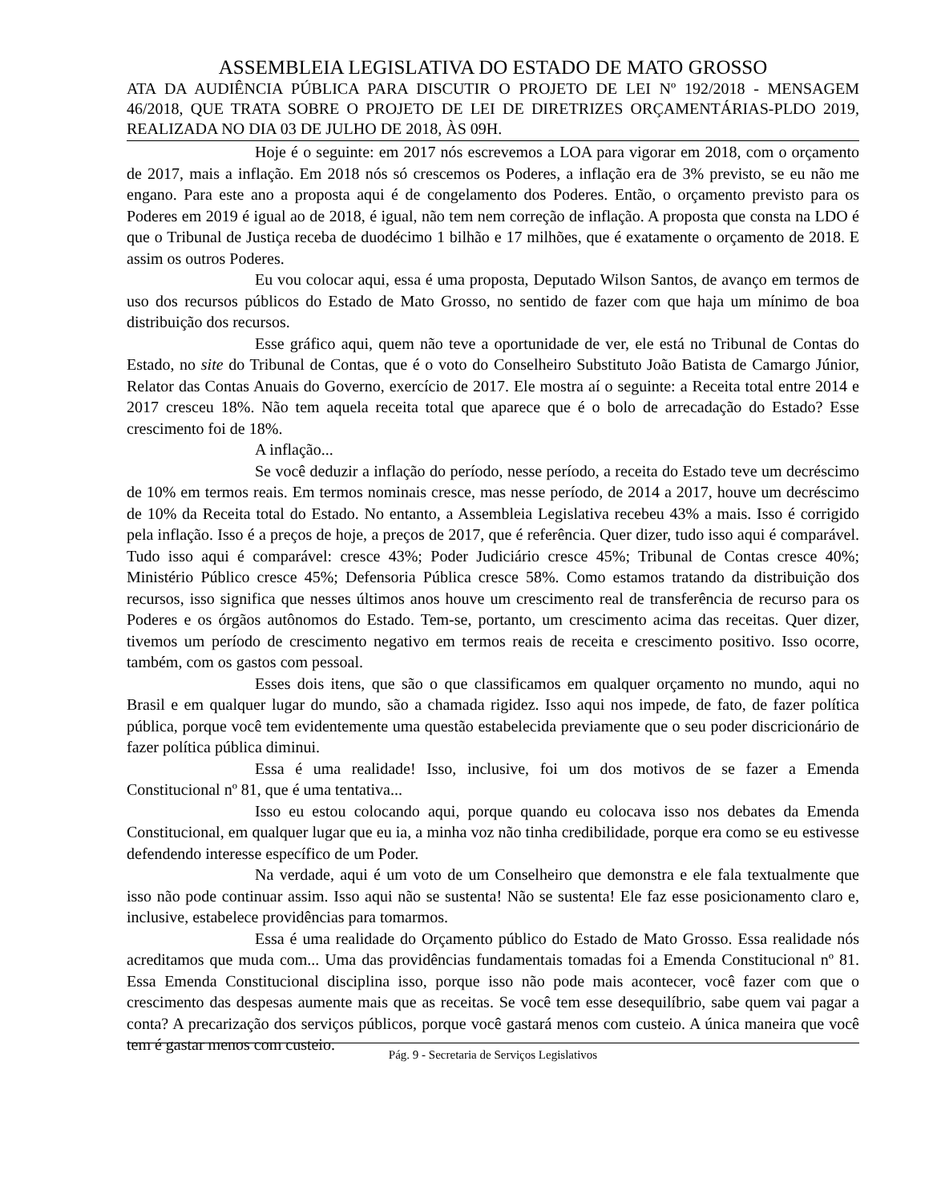ASSEMBLEIA LEGISLATIVA DO ESTADO DE MATO GROSSO
ATA DA AUDIÊNCIA PÚBLICA PARA DISCUTIR O PROJETO DE LEI Nº 192/2018 - MENSAGEM 46/2018, QUE TRATA SOBRE O PROJETO DE LEI DE DIRETRIZES ORÇAMENTÁRIAS-PLDO 2019, REALIZADA NO DIA 03 DE JULHO DE 2018, ÀS 09H.
Hoje é o seguinte: em 2017 nós escrevemos a LOA para vigorar em 2018, com o orçamento de 2017, mais a inflação. Em 2018 nós só crescemos os Poderes, a inflação era de 3% previsto, se eu não me engano. Para este ano a proposta aqui é de congelamento dos Poderes. Então, o orçamento previsto para os Poderes em 2019 é igual ao de 2018, é igual, não tem nem correção de inflação. A proposta que consta na LDO é que o Tribunal de Justiça receba de duodécimo 1 bilhão e 17 milhões, que é exatamente o orçamento de 2018. E assim os outros Poderes.
Eu vou colocar aqui, essa é uma proposta, Deputado Wilson Santos, de avanço em termos de uso dos recursos públicos do Estado de Mato Grosso, no sentido de fazer com que haja um mínimo de boa distribuição dos recursos.
Esse gráfico aqui, quem não teve a oportunidade de ver, ele está no Tribunal de Contas do Estado, no site do Tribunal de Contas, que é o voto do Conselheiro Substituto João Batista de Camargo Júnior, Relator das Contas Anuais do Governo, exercício de 2017. Ele mostra aí o seguinte: a Receita total entre 2014 e 2017 cresceu 18%. Não tem aquela receita total que aparece que é o bolo de arrecadação do Estado? Esse crescimento foi de 18%.
A inflação...
Se você deduzir a inflação do período, nesse período, a receita do Estado teve um decréscimo de 10% em termos reais. Em termos nominais cresce, mas nesse período, de 2014 a 2017, houve um decréscimo de 10% da Receita total do Estado. No entanto, a Assembleia Legislativa recebeu 43% a mais. Isso é corrigido pela inflação. Isso é a preços de hoje, a preços de 2017, que é referência. Quer dizer, tudo isso aqui é comparável. Tudo isso aqui é comparável: cresce 43%; Poder Judiciário cresce 45%; Tribunal de Contas cresce 40%; Ministério Público cresce 45%; Defensoria Pública cresce 58%. Como estamos tratando da distribuição dos recursos, isso significa que nesses últimos anos houve um crescimento real de transferência de recurso para os Poderes e os órgãos autônomos do Estado. Tem-se, portanto, um crescimento acima das receitas. Quer dizer, tivemos um período de crescimento negativo em termos reais de receita e crescimento positivo. Isso ocorre, também, com os gastos com pessoal.
Esses dois itens, que são o que classificamos em qualquer orçamento no mundo, aqui no Brasil e em qualquer lugar do mundo, são a chamada rigidez. Isso aqui nos impede, de fato, de fazer política pública, porque você tem evidentemente uma questão estabelecida previamente que o seu poder discricionário de fazer política pública diminui.
Essa é uma realidade! Isso, inclusive, foi um dos motivos de se fazer a Emenda Constitucional nº 81, que é uma tentativa...
Isso eu estou colocando aqui, porque quando eu colocava isso nos debates da Emenda Constitucional, em qualquer lugar que eu ia, a minha voz não tinha credibilidade, porque era como se eu estivesse defendendo interesse específico de um Poder.
Na verdade, aqui é um voto de um Conselheiro que demonstra e ele fala textualmente que isso não pode continuar assim. Isso aqui não se sustenta! Não se sustenta! Ele faz esse posicionamento claro e, inclusive, estabelece providências para tomarmos.
Essa é uma realidade do Orçamento público do Estado de Mato Grosso. Essa realidade nós acreditamos que muda com... Uma das providências fundamentais tomadas foi a Emenda Constitucional nº 81. Essa Emenda Constitucional disciplina isso, porque isso não pode mais acontecer, você fazer com que o crescimento das despesas aumente mais que as receitas. Se você tem esse desequilíbrio, sabe quem vai pagar a conta? A precarização dos serviços públicos, porque você gastará menos com custeio. A única maneira que você tem é gastar menos com custeio.
Pág. 9 - Secretaria de Serviços Legislativos